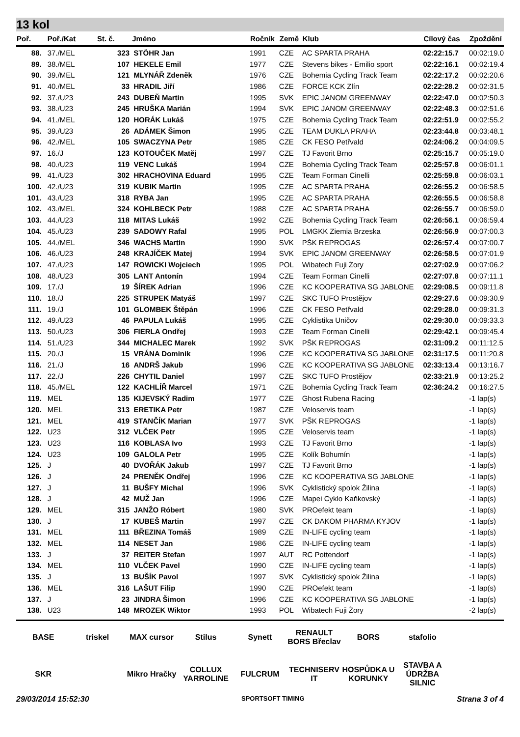13 kol
| Poř. | Poř./Kat | St. č. | Jméno | Ročník | Země | Klub | Cílový čas | Zpoždění |
| --- | --- | --- | --- | --- | --- | --- | --- | --- |
| 88. | 37./MEL | 323 | STÖHR Jan | 1991 | CZE | AC SPARTA PRAHA | 02:22:15.7 | 00:02:19.0 |
| 89. | 38./MEL | 107 | HEKELE Emil | 1977 | CZE | Stevens bikes - Emilio sport | 02:22:16.1 | 00:02:19.4 |
| 90. | 39./MEL | 121 | MLYNÁŘ Zdeněk | 1976 | CZE | Bohemia Cycling Track Team | 02:22:17.2 | 00:02:20.6 |
| 91. | 40./MEL | 33 | HRADIL Jiří | 1986 | CZE | FORCE KCK Zlín | 02:22:28.2 | 00:02:31.5 |
| 92. | 37./U23 | 243 | DUBEŇ Martin | 1995 | SVK | EPIC JANOM GREENWAY | 02:22:47.0 | 00:02:50.3 |
| 93. | 38./U23 | 245 | HRUŠKA Marián | 1994 | SVK | EPIC JANOM GREENWAY | 02:22:48.3 | 00:02:51.6 |
| 94. | 41./MEL | 120 | HORÁK Lukáš | 1975 | CZE | Bohemia Cycling Track Team | 02:22:51.9 | 00:02:55.2 |
| 95. | 39./U23 | 26 | ADÁMEK Šimon | 1995 | CZE | TEAM DUKLA PRAHA | 02:23:44.8 | 00:03:48.1 |
| 96. | 42./MEL | 105 | SWACZYNA Petr | 1985 | CZE | CK FESO Petřvald | 02:24:06.2 | 00:04:09.5 |
| 97. | 16./J | 123 | KOTOUČEK Matěj | 1997 | CZE | TJ Favorit Brno | 02:25:15.7 | 00:05:19.0 |
| 98. | 40./U23 | 119 | VENC Lukáš | 1994 | CZE | Bohemia Cycling Track Team | 02:25:57.8 | 00:06:01.1 |
| 99. | 41./U23 | 302 | HRACHOVINA Eduard | 1995 | CZE | Team Forman Cinelli | 02:25:59.8 | 00:06:03.1 |
| 100. | 42./U23 | 319 | KUBIK Martin | 1995 | CZE | AC SPARTA PRAHA | 02:26:55.2 | 00:06:58.5 |
| 101. | 43./U23 | 318 | RYBA Jan | 1995 | CZE | AC SPARTA PRAHA | 02:26:55.5 | 00:06:58.8 |
| 102. | 43./MEL | 324 | KOHLBECK Petr | 1988 | CZE | AC SPARTA PRAHA | 02:26:55.7 | 00:06:59.0 |
| 103. | 44./U23 | 118 | MITAS Lukáš | 1992 | CZE | Bohemia Cycling Track Team | 02:26:56.1 | 00:06:59.4 |
| 104. | 45./U23 | 239 | SADOWY Rafal | 1995 | POL | LMGKK Ziemia Brzeska | 02:26:56.9 | 00:07:00.3 |
| 105. | 44./MEL | 346 | WACHS Martin | 1990 | SVK | PŠK REPROGAS | 02:26:57.4 | 00:07:00.7 |
| 106. | 46./U23 | 248 | KRAJÍČEK Matej | 1994 | SVK | EPIC JANOM GREENWAY | 02:26:58.5 | 00:07:01.9 |
| 107. | 47./U23 | 147 | ROWICKI Wojciech | 1995 | POL | Wibatech Fuji Żory | 02:27:02.9 | 00:07:06.2 |
| 108. | 48./U23 | 305 | LANT Antonín | 1994 | CZE | Team Forman Cinelli | 02:27:07.8 | 00:07:11.1 |
| 109. | 17./J | 19 | ŠÍREK Adrian | 1996 | CZE | KC KOOPERATIVA SG JABLONE | 02:29:08.5 | 00:09:11.8 |
| 110. | 18./J | 225 | STRUPEK Matyáš | 1997 | CZE | SKC TUFO Prostějov | 02:29:27.6 | 00:09:30.9 |
| 111. | 19./J | 101 | GLOMBEK Štěpán | 1996 | CZE | CK FESO Petřvald | 02:29:28.0 | 00:09:31.3 |
| 112. | 49./U23 | 46 | PAPULA Lukáš | 1995 | CZE | Cyklistika Uničov | 02:29:30.0 | 00:09:33.3 |
| 113. | 50./U23 | 306 | FIERLA Ondřej | 1993 | CZE | Team Forman Cinelli | 02:29:42.1 | 00:09:45.4 |
| 114. | 51./U23 | 344 | MICHALEC Marek | 1992 | SVK | PŠK REPROGAS | 02:31:09.2 | 00:11:12.5 |
| 115. | 20./J | 15 | VRÁNA Dominik | 1996 | CZE | KC KOOPERATIVA SG JABLONE | 02:31:17.5 | 00:11:20.8 |
| 116. | 21./J | 16 | ANDRŠ Jakub | 1996 | CZE | KC KOOPERATIVA SG JABLONE | 02:33:13.4 | 00:13:16.7 |
| 117. | 22./J | 226 | CHYTIL Daniel | 1997 | CZE | SKC TUFO Prostějov | 02:33:21.9 | 00:13:25.2 |
| 118. | 45./MEL | 122 | KACHLÍŘ Marcel | 1971 | CZE | Bohemia Cycling Track Team | 02:36:24.2 | 00:16:27.5 |
| 119. | MEL | 135 | KIJEVSKÝ Radim | 1977 | CZE | Ghost Rubena Racing | | -1 lap(s) |
| 120. | MEL | 313 | ERETIKA Petr | 1987 | CZE | Veloservis team | | -1 lap(s) |
| 121. | MEL | 419 | STANČÍK Marian | 1977 | SVK | PŠK REPROGAS | | -1 lap(s) |
| 122. | U23 | 312 | VLČEK Petr | 1995 | CZE | Veloservis team | | -1 lap(s) |
| 123. | U23 | 116 | KOBLASA Ivo | 1993 | CZE | TJ Favorit Brno | | -1 lap(s) |
| 124. | U23 | 109 | GALOLA Petr | 1995 | CZE | Kolík Bohumín | | -1 lap(s) |
| 125. | J | 40 | DVOŘÁK Jakub | 1997 | CZE | TJ Favorit Brno | | -1 lap(s) |
| 126. | J | 24 | PRENĚK Ondřej | 1996 | CZE | KC KOOPERATIVA SG JABLONE | | -1 lap(s) |
| 127. | J | 11 | BUŠFY Michal | 1996 | SVK | Cyklistický spolok Žilina | | -1 lap(s) |
| 128. | J | 42 | MUŽ Jan | 1996 | CZE | Mapei Cyklo Kaňkovský | | -1 lap(s) |
| 129. | MEL | 315 | JANŽO Róbert | 1980 | SVK | PROefekt team | | -1 lap(s) |
| 130. | J | 17 | KUBEŠ Martin | 1997 | CZE | CK DAKOM PHARMA KYJOV | | -1 lap(s) |
| 131. | MEL | 111 | BŘEZINA Tomáš | 1989 | CZE | IN-LIFE cycling team | | -1 lap(s) |
| 132. | MEL | 114 | NESET Jan | 1986 | CZE | IN-LIFE cycling team | | -1 lap(s) |
| 133. | J | 37 | REITER Stefan | 1997 | AUT | RC Pottendorf | | -1 lap(s) |
| 134. | MEL | 110 | VLČEK Pavel | 1990 | CZE | IN-LIFE cycling team | | -1 lap(s) |
| 135. | J | 13 | BUŠÍK Pavol | 1997 | SVK | Cyklistický spolok Žilina | | -1 lap(s) |
| 136. | MEL | 316 | LAŠUT Filip | 1990 | CZE | PROefekt team | | -1 lap(s) |
| 137. | J | 23 | JINDRA Šimon | 1996 | CZE | KC KOOPERATIVA SG JABLONE | | -1 lap(s) |
| 138. | U23 | 148 | MROZEK Wiktor | 1993 | POL | Wibatech Fuji Żory | | -2 lap(s) |
BASE
triskel
MAX cursor
Stilus
Synett
RENAULT BORS Břeclav
BORS
stafolio
SKR
Mikro Hračky
COLLUX YARROLINE
FULCRUM
TECHNISERV IT
HOSPŮDKA U KORUNKY
STAVBA A ÚDRŽBA SILNIC
29/03/2014 15:52:30 SPORTSOFT TIMING Strana 3 of 4